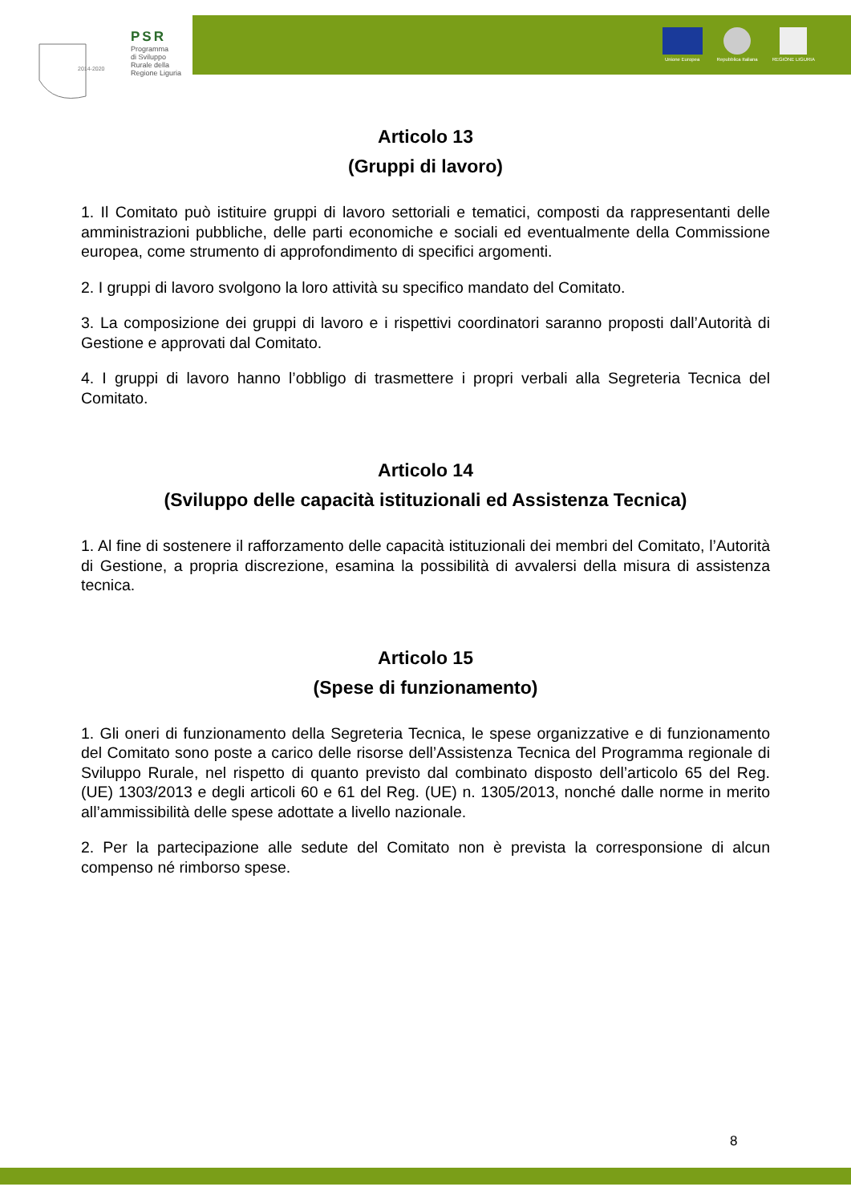2014-2020
PSR
Programma
di Sviluppo
Rurale della
Regione Liguria
Unione Europea Repubblica Italiana REGIONE LIGURIA
Articolo 13
(Gruppi di lavoro)
1. Il Comitato può istituire gruppi di lavoro settoriali e tematici, composti da rappresentanti delle amministrazioni pubbliche, delle parti economiche e sociali ed eventualmente della Commissione europea, come strumento di approfondimento di specifici argomenti.
2. I gruppi di lavoro svolgono la loro attività su specifico mandato del Comitato.
3. La composizione dei gruppi di lavoro e i rispettivi coordinatori saranno proposti dall’Autorità di Gestione e approvati dal Comitato.
4. I gruppi di lavoro hanno l’obbligo di trasmettere i propri verbali alla Segreteria Tecnica del Comitato.
Articolo 14
(Sviluppo delle capacità istituzionali ed Assistenza Tecnica)
1. Al fine di sostenere il rafforzamento delle capacità istituzionali dei membri del Comitato, l’Autorità di Gestione, a propria discrezione, esamina la possibilità di avvalersi della misura di assistenza tecnica.
Articolo 15
(Spese di funzionamento)
1. Gli oneri di funzionamento della Segreteria Tecnica, le spese organizzative e di funzionamento del Comitato sono poste a carico delle risorse dell’Assistenza Tecnica del Programma regionale di Sviluppo Rurale, nel rispetto di quanto previsto dal combinato disposto dell’articolo 65 del Reg. (UE) 1303/2013 e degli articoli 60 e 61 del Reg. (UE) n. 1305/2013, nonché dalle norme in merito all’ammissibilità delle spese adottate a livello nazionale.
2. Per la partecipazione alle sedute del Comitato non è prevista la corresponsione di alcun compenso né rimborso spese.
8